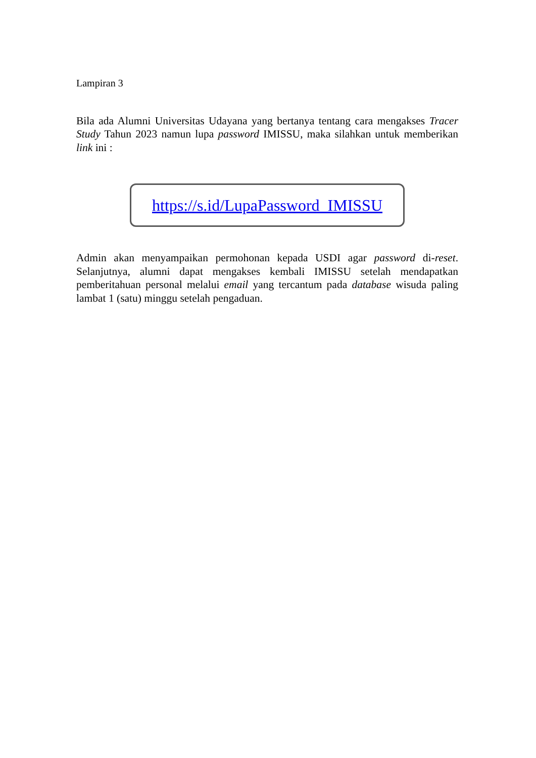Lampiran 3
Bila ada Alumni Universitas Udayana yang bertanya tentang cara mengakses Tracer Study Tahun 2023 namun lupa password IMISSU, maka silahkan untuk memberikan link ini :
https://s.id/LupaPassword_IMISSU
Admin akan menyampaikan permohonan kepada USDI agar password di-reset. Selanjutnya, alumni dapat mengakses kembali IMISSU setelah mendapatkan pemberitahuan personal melalui email yang tercantum pada database wisuda paling lambat 1 (satu) minggu setelah pengaduan.